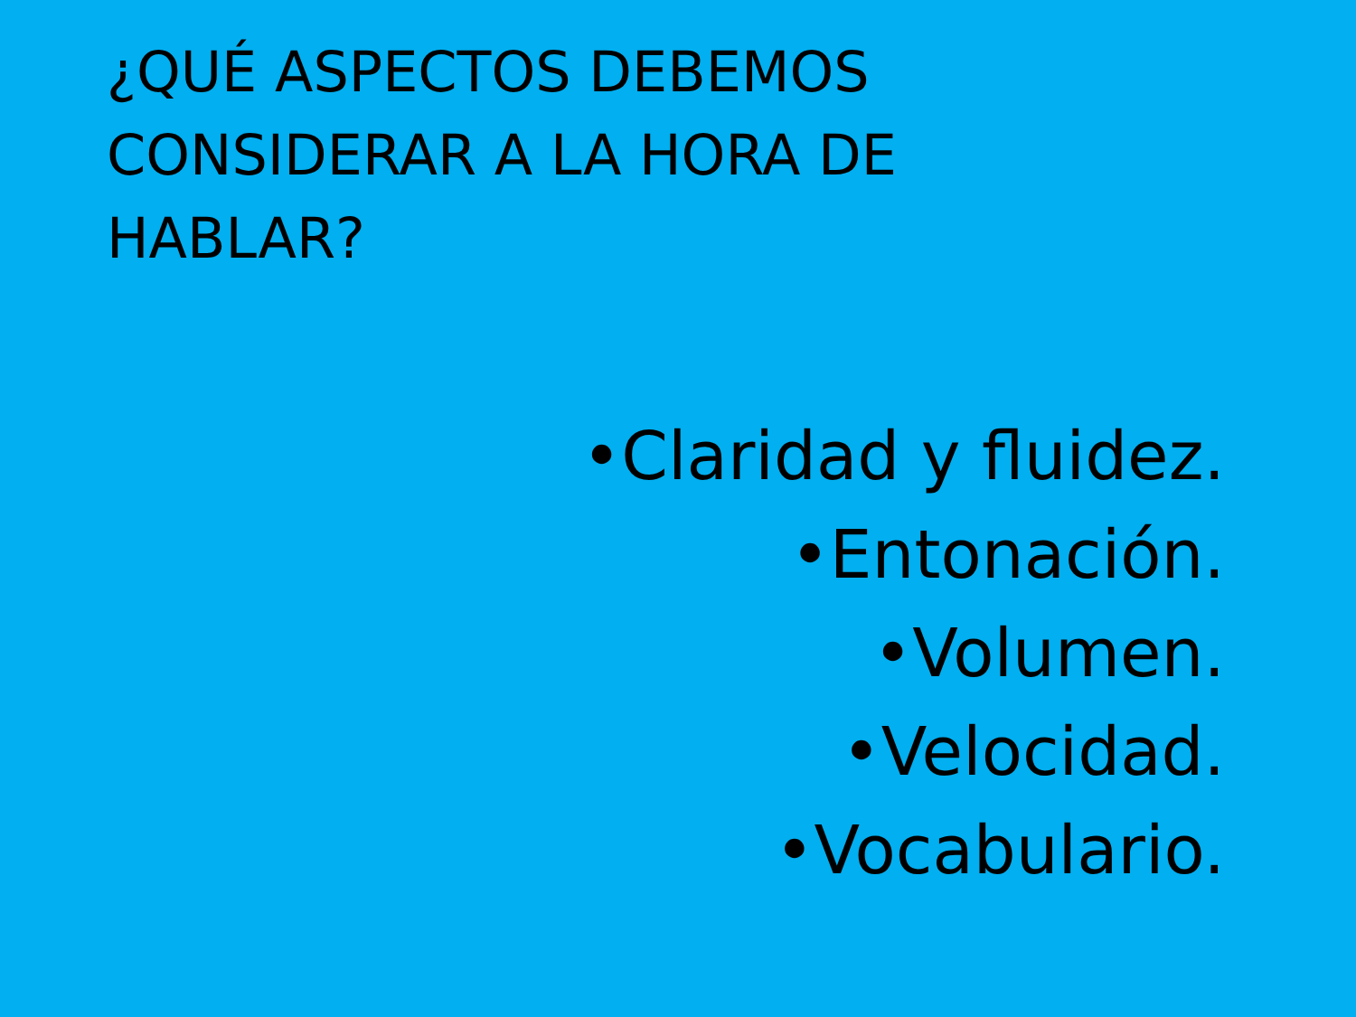¿QUÉ ASPECTOS DEBEMOS CONSIDERAR A LA HORA DE HABLAR?
•Claridad y fluidez.
•Entonación.
•Volumen.
•Velocidad.
•Vocabulario.